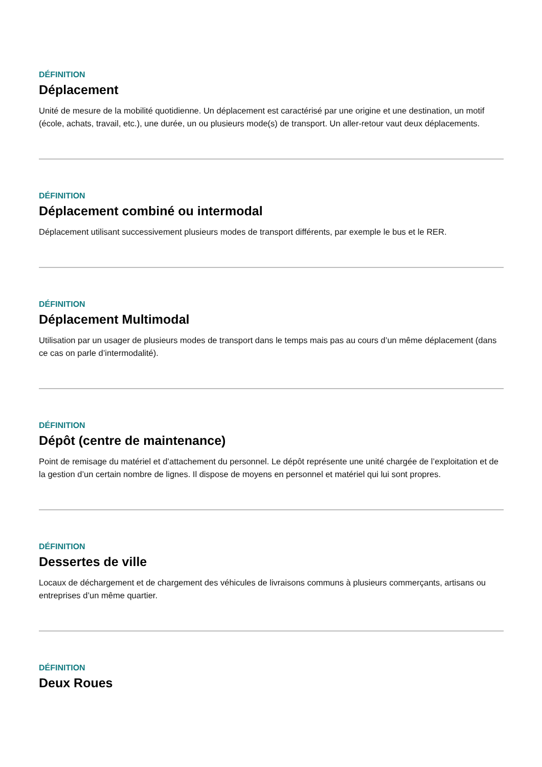DÉFINITION
Déplacement
Unité de mesure de la mobilité quotidienne. Un déplacement est caractérisé par une origine et une destination, un motif (école, achats, travail, etc.), une durée, un ou plusieurs mode(s) de transport. Un aller-retour vaut deux déplacements.
DÉFINITION
Déplacement combiné ou intermodal
Déplacement utilisant successivement plusieurs modes de transport différents, par exemple le bus et le RER.
DÉFINITION
Déplacement Multimodal
Utilisation par un usager de plusieurs modes de transport dans le temps mais pas au cours d’un même déplacement (dans ce cas on parle d’intermodalité).
DÉFINITION
Dépôt (centre de maintenance)
Point de remisage du matériel et d’attachement du personnel. Le dépôt représente une unité chargée de l’exploitation et de la gestion d’un certain nombre de lignes. Il dispose de moyens en personnel et matériel qui lui sont propres.
DÉFINITION
Dessertes de ville
Locaux de déchargement et de chargement des véhicules de livraisons communs à plusieurs commerçants, artisans ou entreprises d’un même quartier.
DÉFINITION
Deux Roues